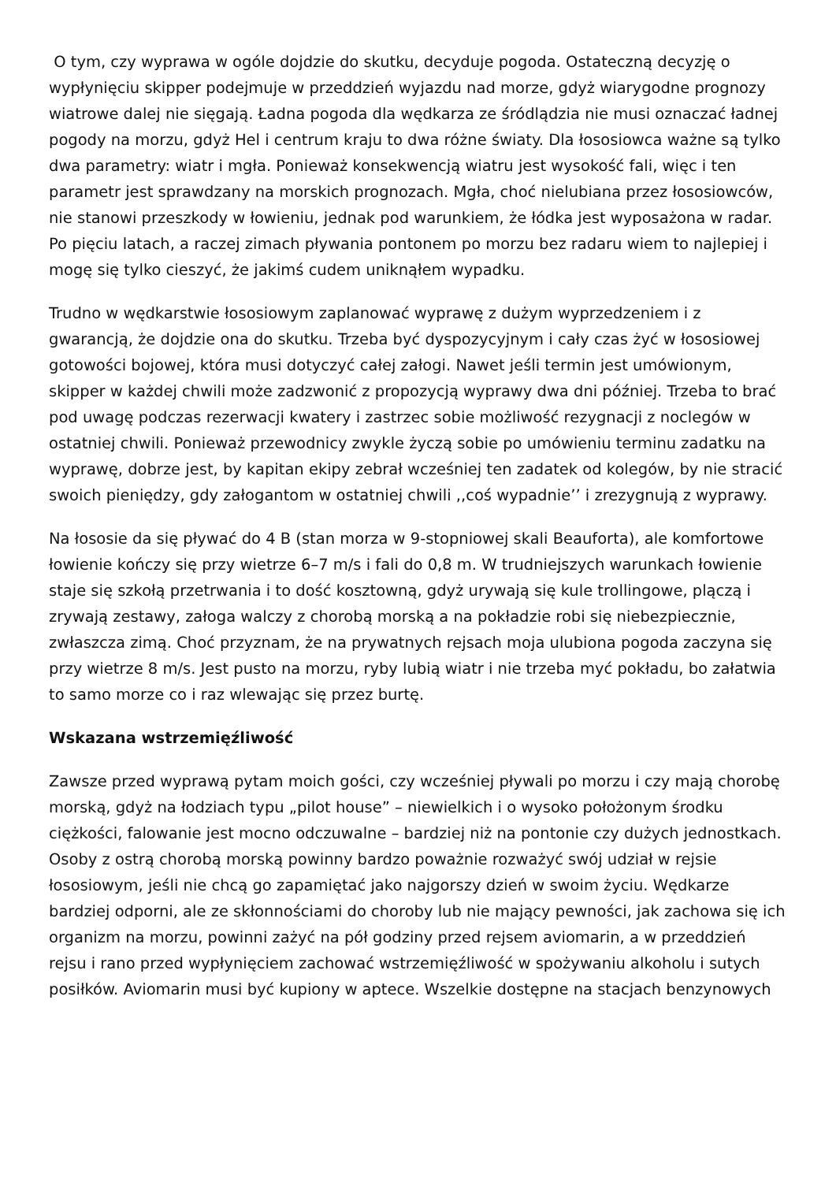O tym, czy wyprawa w ogóle dojdzie do skutku, decyduje pogoda. Ostateczną decyzję o wypłynięciu skipper podejmuje w przeddzień wyjazdu nad morze, gdyż wiarygodne prognozy wiatrowe dalej nie sięgają. Ładna pogoda dla wędkarza ze śródlądzia nie musi oznaczać ładnej pogody na morzu, gdyż Hel i centrum kraju to dwa różne światy. Dla łososiowca ważne są tylko dwa parametry: wiatr i mgła. Ponieważ konsekwencją wiatru jest wysokość fali, więc i ten parametr jest sprawdzany na morskich prognozach. Mgła, choć nielubiana przez łososiowców, nie stanowi przeszkody w łowieniu, jednak pod warunkiem, że łódka jest wyposażona w radar. Po pięciu latach, a raczej zimach pływania pontonem po morzu bez radaru wiem to najlepiej i mogę się tylko cieszyć, że jakimś cudem uniknąłem wypadku.
Trudno w wędkarstwie łososiowym zaplanować wyprawę z dużym wyprzedzeniem i z gwarancją, że dojdzie ona do skutku. Trzeba być dyspozycyjnym i cały czas żyć w łososiowej gotowości bojowej, która musi dotyczyć całej załogi. Nawet jeśli termin jest umówionym, skipper w każdej chwili może zadzwonić z propozycją wyprawy dwa dni później. Trzeba to brać pod uwagę podczas rezerwacji kwatery i zastrzec sobie możliwość rezygnacji z noclegów w ostatniej chwili. Ponieważ przewodnicy zwykle życzą sobie po umówieniu terminu zadatku na wyprawę, dobrze jest, by kapitan ekipy zebrał wcześniej ten zadatek od kolegów, by nie stracić swoich pieniędzy, gdy załogantom w ostatniej chwili ,,coś wypadnie’’ i zrezygnują z wyprawy.
Na łososie da się pływać do 4 B (stan morza w 9-stopniowej skali Beauforta), ale komfortowe łowienie kończy się przy wietrze 6–7 m/s i fali do 0,8 m. W trudniejszych warunkach łowienie staje się szkołą przetrwania i to dość kosztowną, gdyż urywają się kule trollingowe, plączą i zrywają zestawy, załoga walczy z chorobą morską a na pokładzie robi się niebezpiecznie, zwłaszcza zimą. Choć przyznam, że na prywatnych rejsach moja ulubiona pogoda zaczyna się przy wietrze 8 m/s. Jest pusto na morzu, ryby lubią wiatr i nie trzeba myć pokładu, bo załatwia to samo morze co i raz wlewając się przez burtę.
Wskazana wstrzemięźliwość
Zawsze przed wyprawą pytam moich gości, czy wcześniej pływali po morzu i czy mają chorobę morską, gdyż na łodziach typu „pilot house” – niewielkich i o wysoko położonym środku ciężkości, falowanie jest mocno odczuwalne – bardziej niż na pontonie czy dużych jednostkach. Osoby z ostrą chorobą morską powinny bardzo poważnie rozważyć swój udział w rejsie łososiowym, jeśli nie chcą go zapamiętać jako najgorszy dzień w swoim życiu. Wędkarze bardziej odporni, ale ze skłonnościami do choroby lub nie mający pewności, jak zachowa się ich organizm na morzu, powinni zażyć na pół godziny przed rejsem aviomarin, a w przeddzień rejsu i rano przed wypłynięciem zachować wstrzemięźliwość w spożywaniu alkoholu i sutych posiłków. Aviomarin musi być kupiony w aptece. Wszelkie dostępne na stacjach benzynowych